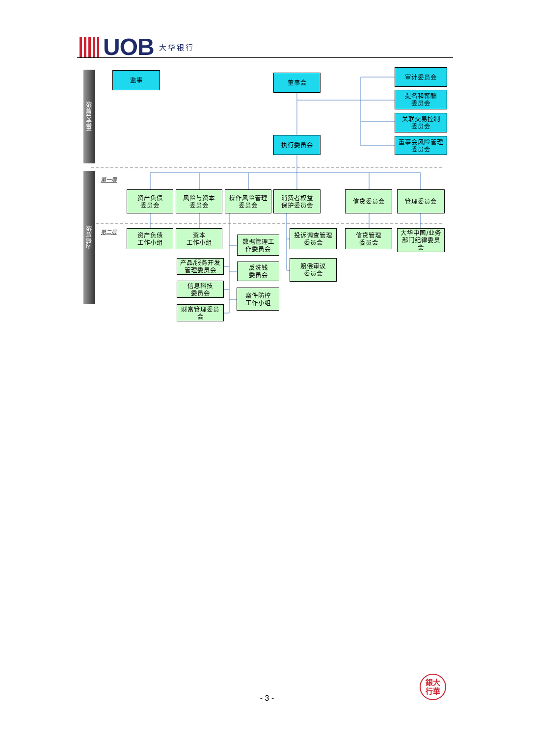UOB 大华银行
董事会层级
监事
董事会
审计委员会
提名和薪酬
委员会
关联交易控制
委员会
董事会风险管理
委员会
执行委员会
内部层级
第一层
资产负债
委员会
风险与资本
委员会
操作风险管理
委员会
消费者权益
保护委员会
信贷委员会
管理委员会
第二层
资产负债
工作小组
资本
工作小组
数据管理工
作委员会
投诉调查管理
委员会
信贷管理
委员会
大华中国/业务
部门纪律委员
会
产品/服务开发
管理委员会
反洗钱
委员会
赔偿审议
委员会
信息科技
委员会
案件防控
工作小组
财富管理委员
会
- 3 -
銀大
行華